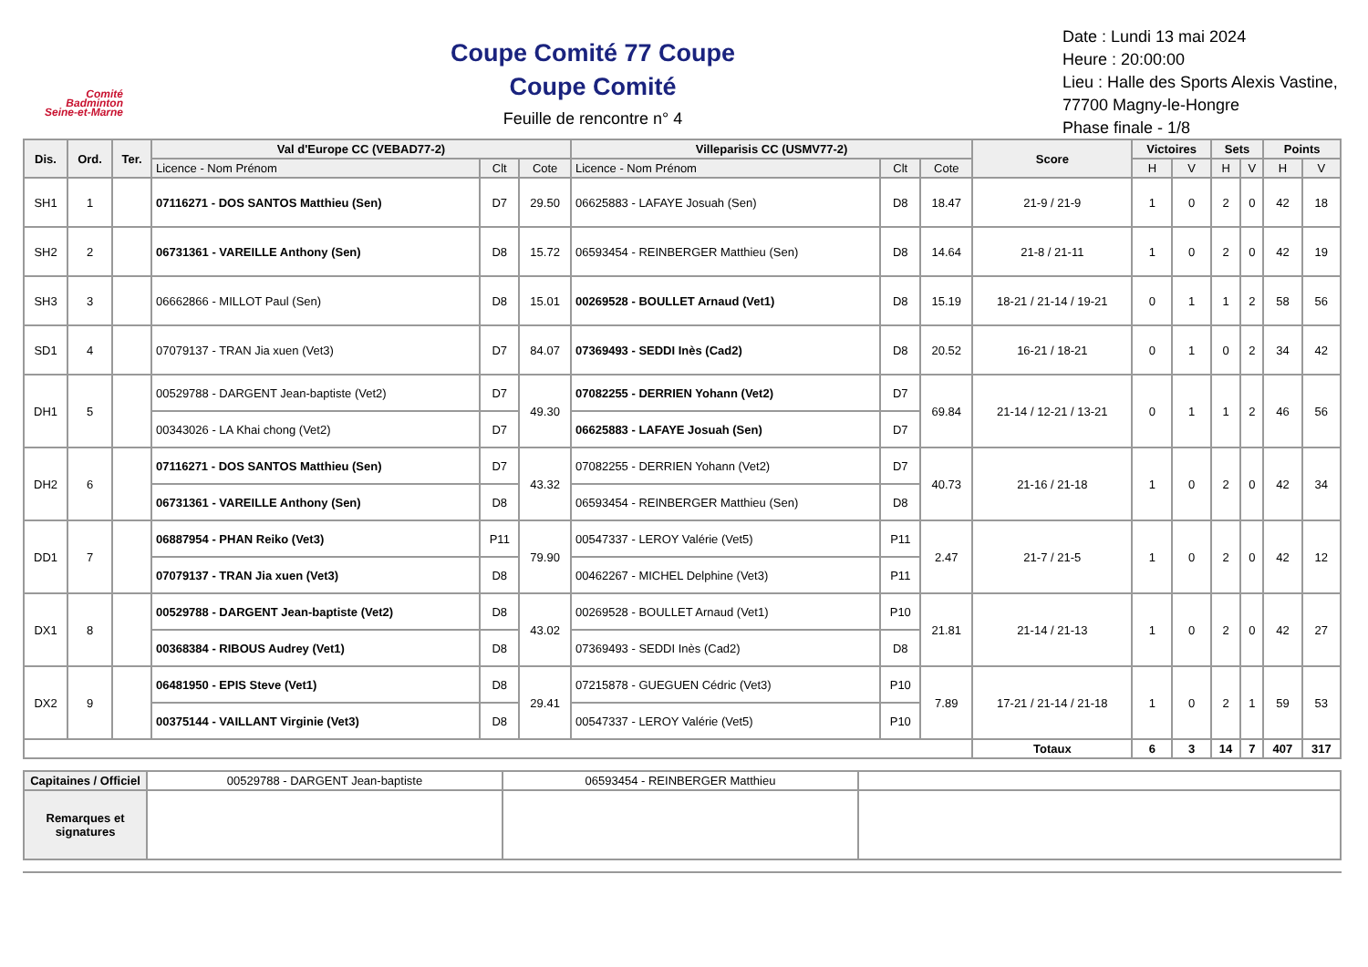Comité
Badminton
Seine-et-Marne
Coupe Comité 77 Coupe
Coupe Comité
Feuille de rencontre n° 4
Date : Lundi 13 mai 2024
Heure : 20:00:00
Lieu : Halle des Sports Alexis Vastine, 77700 Magny-le-Hongre
Phase finale - 1/8
| Dis. | Ord. | Ter. | Val d'Europe CC (VEBAD77-2) | | | Villeparisis CC (USMV77-2) | | | Score | Victoires | | Sets | | Points | |
| --- | --- | --- | --- | --- | --- | --- | --- | --- | --- | --- | --- | --- | --- | --- | --- |
| | | | Licence - Nom Prénom | Clt | Cote | Licence - Nom Prénom | Clt | Cote | | H | V | H | V | H | V |
| SH1 | 1 | | 07116271 - DOS SANTOS Matthieu (Sen) | D7 | 29.50 | 06625883 - LAFAYE Josuah (Sen) | D8 | 18.47 | 21-9 / 21-9 | 1 | 0 | 2 | 0 | 42 | 18 |
| SH2 | 2 | | 06731361 - VAREILLE Anthony (Sen) | D8 | 15.72 | 06593454 - REINBERGER Matthieu (Sen) | D8 | 14.64 | 21-8 / 21-11 | 1 | 0 | 2 | 0 | 42 | 19 |
| SH3 | 3 | | 06662866 - MILLOT Paul (Sen) | D8 | 15.01 | 00269528 - BOULLET Arnaud (Vet1) | D8 | 15.19 | 18-21 / 21-14 / 19-21 | 0 | 1 | 1 | 2 | 58 | 56 |
| SD1 | 4 | | 07079137 - TRAN Jia xuen (Vet3) | D7 | 84.07 | 07369493 - SEDDI Inès (Cad2) | D8 | 20.52 | 16-21 / 18-21 | 0 | 1 | 0 | 2 | 34 | 42 |
| DH1 | 5 | | 00529788 - DARGENT Jean-baptiste (Vet2) | D7 | 49.30 | 07082255 - DERRIEN Yohann (Vet2) | D7 | 69.84 | 21-14 / 12-21 / 13-21 | 0 | 1 | 1 | 2 | 46 | 56 |
| | | | 00343026 - LA Khai chong (Vet2) | D7 | | 06625883 - LAFAYE Josuah (Sen) | D7 | | | | | | | | |
| DH2 | 6 | | 07116271 - DOS SANTOS Matthieu (Sen) | D7 | 43.32 | 07082255 - DERRIEN Yohann (Vet2) | D7 | 40.73 | 21-16 / 21-18 | 1 | 0 | 2 | 0 | 42 | 34 |
| | | | 06731361 - VAREILLE Anthony (Sen) | D8 | | 06593454 - REINBERGER Matthieu (Sen) | D8 | | | | | | | | |
| DD1 | 7 | | 06887954 - PHAN Reiko (Vet3) | P11 | 79.90 | 00547337 - LEROY Valérie (Vet5) | P11 | 2.47 | 21-7 / 21-5 | 1 | 0 | 2 | 0 | 42 | 12 |
| | | | 07079137 - TRAN Jia xuen (Vet3) | D8 | | 00462267 - MICHEL Delphine (Vet3) | P11 | | | | | | | | |
| DX1 | 8 | | 00529788 - DARGENT Jean-baptiste (Vet2) | D8 | 43.02 | 00269528 - BOULLET Arnaud (Vet1) | P10 | 21.81 | 21-14 / 21-13 | 1 | 0 | 2 | 0 | 42 | 27 |
| | | | 00368384 - RIBOUS Audrey (Vet1) | D8 | | 07369493 - SEDDI Inès (Cad2) | D8 | | | | | | | | |
| DX2 | 9 | | 06481950 - EPIS Steve (Vet1) | D8 | 29.41 | 07215878 - GUEGUEN Cédric (Vet3) | P10 | 7.89 | 17-21 / 21-14 / 21-18 | 1 | 0 | 2 | 1 | 59 | 53 |
| | | | 00375144 - VAILLANT Virginie (Vet3) | D8 | | 00547337 - LEROY Valérie (Vet5) | P10 | | | | | | | | |
| | | | | | | | | | Totaux | 6 | 3 | 14 | 7 | 407 | 317 |
| Capitaines / Officiel | 00529788 - DARGENT Jean-baptiste | 06593454 - REINBERGER Matthieu | |
| Remarques et signatures | | | |